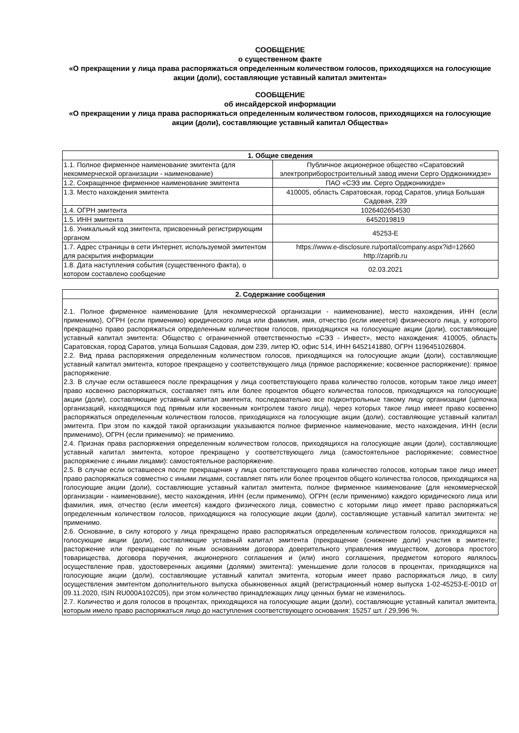СООБЩЕНИЕ
о существенном факте
«О прекращении у лица права распоряжаться определенным количеством голосов, приходящихся на голосующие акции (доли), составляющие уставный капитал эмитента»
СООБЩЕНИЕ
об инсайдерской информации
«О прекращении у лица права распоряжаться определенным количеством голосов, приходящихся на голосующие акции (доли), составляющие уставный капитал Общества»
| 1. Общие сведения | |
| --- | --- |
| 1.1. Полное фирменное наименование эмитента (для некоммерческой организации - наименование) | Публичное акционерное общество «Саратовский электроприборостроительный завод имени Серго Орджоникидзе» |
| 1.2. Сокращенное фирменное наименование эмитента | ПАО «СЭЗ им. Серго Орджоникидзе» |
| 1.3. Место нахождения эмитента | 410005, область Саратовская, город Саратов, улица Большая Садовая, 239 |
| 1.4. ОГРН эмитента | 1026402654530 |
| 1.5. ИНН эмитента | 6452019819 |
| 1.6. Уникальный код эмитента, присвоенный регистрирующим органом | 45253-E |
| 1.7. Адрес страницы в сети Интернет, используемой эмитентом для раскрытия информации | https://www.e-disclosure.ru/portal/company.aspx?id=12660 http://zaprib.ru |
| 1.8. Дата наступления события (существенного факта), о котором составлено сообщение | 02.03.2021 |
| 2. Содержание сообщения |
| --- |
| 2.1. Полное фирменное наименование (для некоммерческой организации - наименование), место нахождения, ИНН (если применимо), ОГРН (если применимо) юридического лица или фамилия, имя, отчество (если имеется) физического лица, у которого прекращено право распоряжаться определенным количеством голосов, приходящихся на голосующие акции (доли), составляющие уставный капитал эмитента: Общество с ограниченной ответственностью «СЭЗ - Инвест», место нахождения: 410005, область Саратовская, город Саратов, улица Большая Садовая, дом 239, литер Ю, офис 514, ИНН 6452141880, ОГРН 1196451026804. 2.2. Вид права распоряжения определенным количеством голосов, приходящихся на голосующие акции (доли), составляющие уставный капитал эмитента, которое прекращено у соответствующего лица (прямое распоряжение; косвенное распоряжение): прямое распоряжение. 2.3. В случае если оставшееся после прекращения у лица соответствующего права количество голосов, которым такое лицо имеет право косвенно распоряжаться, составляет пять или более процентов общего количества голосов, приходящихся на голосующие акции (доли), составляющие уставный капитал эмитента, последовательно все подконтрольные такому лицу организации (цепочка организаций, находящихся под прямым или косвенным контролем такого лица), через которых такое лицо имеет право косвенно распоряжаться определенным количеством голосов, приходящихся на голосующие акции (доли), составляющие уставный капитал эмитента. При этом по каждой такой организации указываются полное фирменное наименование, место нахождения, ИНН (если применимо), ОГРН (если применимо): не применимо. 2.4. Признак права распоряжения определенным количеством голосов, приходящихся на голосующие акции (доли), составляющие уставный капитал эмитента, которое прекращено у соответствующего лица (самостоятельное распоряжение; совместное распоряжение с иными лицами): самостоятельное распоряжение. 2.5. В случае если оставшееся после прекращения у лица соответствующего права количество голосов, которым такое лицо имеет право распоряжаться совместно с иными лицами, составляет пять или более процентов общего количества голосов, приходящихся на голосующие акции (доли), составляющие уставный капитал эмитента, полное фирменное наименование (для некоммерческой организации - наименование), место нахождения, ИНН (если применимо), ОГРН (если применимо) каждого юридического лица или фамилия, имя, отчество (если имеется) каждого физического лица, совместно с которыми лицо имеет право распоряжаться определенным количеством голосов, приходящихся на голосующие акции (доли), составляющие уставный капитал эмитента: не применимо. 2.6. Основание, в силу которого у лица прекращено право распоряжаться определенным количеством голосов, приходящихся на голосующие акции (доли), составляющие уставный капитал эмитента (прекращение (снижение доли) участия в эмитенте; расторжение или прекращение по иным основаниям договора доверительного управления имуществом, договора простого товарищества, договора поручения, акционерного соглашения и (или) иного соглашения, предметом которого являлось осуществление прав, удостоверенных акциями (долями) эмитента): уменьшение доли голосов в процентах, приходящихся на голосующие акции (доли), составляющие уставный капитал эмитента, которым имеет право распоряжаться лицо, в силу осуществления эмитентом дополнительного выпуска обыкновенных акций (регистрационный номер выпуска 1-02-45253-E-001D от 09.11.2020, ISIN RU000A102C05), при этом количество принадлежащих лицу ценных бумаг не изменилось. 2.7. Количество и доля голосов в процентах, приходящихся на голосующие акции (доли), составляющие уставный капитал эмитента, которым имело право распоряжаться лицо до наступления соответствующего основания: 15257 шт. / 29,996 %. |